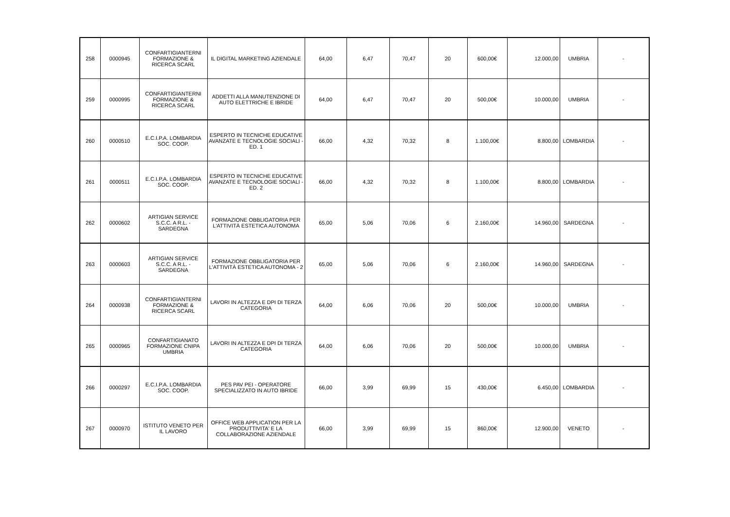| 258 | 0000945 | CONFARTIGIANTERNI FORMAZIONE & RICERCA SCARL | IL DIGITAL MARKETING AZIENDALE | 64,00 | 6,47 | 70,47 | 20 | 600,00€ | 12.000,00 | UMBRIA | - |
| 259 | 0000995 | CONFARTIGIANTERNI FORMAZIONE & RICERCA SCARL | ADDETTI ALLA MANUTENZIONE DI AUTO ELETTRICHE E IBRIDE | 64,00 | 6,47 | 70,47 | 20 | 500,00€ | 10.000,00 | UMBRIA | - |
| 260 | 0000510 | E.C.I.P.A. LOMBARDIA SOC. COOP. | ESPERTO IN TECNICHE EDUCATIVE AVANZATE E TECNOLOGIE SOCIALI - ED. 1 | 66,00 | 4,32 | 70,32 | 8 | 1.100,00€ | 8.800,00 | LOMBARDIA | - |
| 261 | 0000511 | E.C.I.P.A. LOMBARDIA SOC. COOP. | ESPERTO IN TECNICHE EDUCATIVE AVANZATE E TECNOLOGIE SOCIALI - ED. 2 | 66,00 | 4,32 | 70,32 | 8 | 1.100,00€ | 8.800,00 | LOMBARDIA | - |
| 262 | 0000602 | ARTIGIAN SERVICE S.C.C. A R.L. - SARDEGNA | FORMAZIONE OBBLIGATORIA PER L'ATTIVITÀ ESTETICA AUTONOMA | 65,00 | 5,06 | 70,06 | 6 | 2.160,00€ | 14.960,00 | SARDEGNA | - |
| 263 | 0000603 | ARTIGIAN SERVICE S.C.C. A R.L. - SARDEGNA | FORMAZIONE OBBLIGATORIA PER L'ATTIVITÀ ESTETICA AUTONOMA - 2 | 65,00 | 5,06 | 70,06 | 6 | 2.160,00€ | 14.960,00 | SARDEGNA | - |
| 264 | 0000938 | CONFARTIGIANTERNI FORMAZIONE & RICERCA SCARL | LAVORI IN ALTEZZA E DPI DI TERZA CATEGORIA | 64,00 | 6,06 | 70,06 | 20 | 500,00€ | 10.000,00 | UMBRIA | - |
| 265 | 0000965 | CONFARTIGIANATO FORMAZIONE CNIPA UMBRIA | LAVORI IN ALTEZZA E DPI DI TERZA CATEGORIA | 64,00 | 6,06 | 70,06 | 20 | 500,00€ | 10.000,00 | UMBRIA | - |
| 266 | 0000297 | E.C.I.P.A. LOMBARDIA SOC. COOP. | PES PAV PEI - OPERATORE SPECIALIZZATO IN AUTO IBRIDE | 66,00 | 3,99 | 69,99 | 15 | 430,00€ | 6.450,00 | LOMBARDIA | - |
| 267 | 0000970 | ISTITUTO VENETO PER IL LAVORO | OFFICE WEB APPLICATION PER LA PRODUTTIVITA' E LA COLLABORAZIONE AZIENDALE | 66,00 | 3,99 | 69,99 | 15 | 860,00€ | 12.900,00 | VENETO | - |